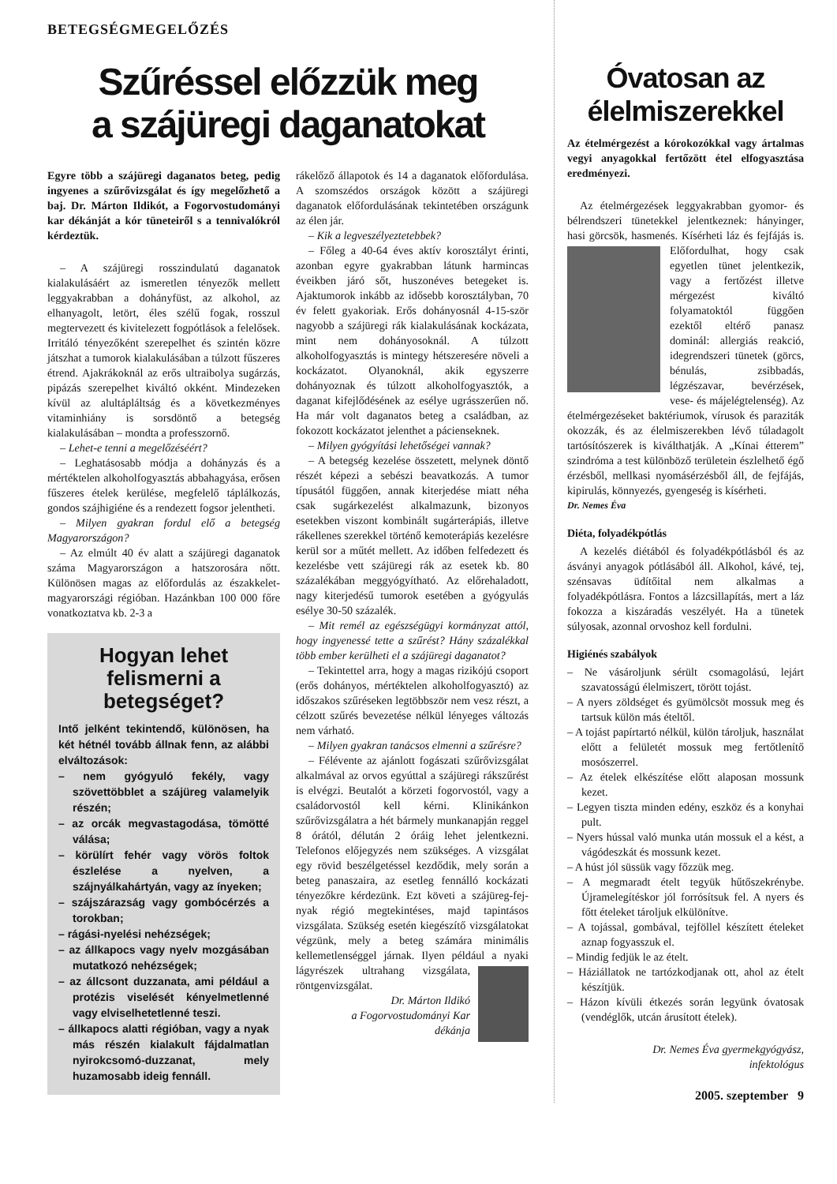BETEGSÉGMEGELŐZÉS
Szűréssel előzzük meg
a szájüregi daganatokat
Egyre több a szájüregi daganatos beteg, pedig ingyenes a szűrővizsgálat és így megelőzhető a baj. Dr. Márton Ildikót, a Fogorvostudományi kar dékánját a kór tüneteiről s a tennivalókról kérdeztük.
– A szájüregi rosszindulatú daganatok kialakulásáért az ismeretlen tényezők mellett leggyakrabban a dohányfüst, az alkohol, az elhanyagolt, letört, éles szélű fogak, rosszul megtervezett és kivitelezett fogpótlások a felelősek. Irritáló tényezőként szerepelhet és szintén közre játszhat a tumorok kialakulásában a túlzott fűszeres étrend. Ajakrákoknál az erős ultraibolya sugárzás, pipázás szerepelhet kiváltó okként. Mindezeken kívül az alultápláltság és a következményes vitaminhiány is sorsdöntő a betegség kialakulásában – mondta a professzornő.
– Lehet-e tenni a megelőzéséért?
– Leghatásosabb módja a dohányzás és a mértéktelen alkoholfogyasztás abbahagyása, erősen fűszeres ételek kerülése, megfelelő táplálkozás, gondos szájhigiéne és a rendezett fogsor jelentheti.
– Milyen gyakran fordul elő a betegség Magyarországon?
– Az elmúlt 40 év alatt a szájüregi daganatok száma Magyarországon a hatszorosára nőtt. Különösen magas az előfordulás az északkelet-magyarországi régióban. Hazánkban 100 000 főre vonatkoztatva kb. 2-3 a
Hogyan lehet felismerni a betegséget?
Intő jelként tekintendő, különösen, ha két hétnél tovább állnak fenn, az alábbi elváltozások:
– nem gyógyuló fekély, vagy szövettöbblet a szájüreg valamelyik részén;
– az orcák megvastagodása, tömötté válása;
– körülírt fehér vagy vörös foltok észlelése a nyelven, a szájnyálkahártyán, vagy az ínyeken;
– szájszárazság vagy gombócérzés a torokban;
– rágási-nyelési nehézségek;
– az állkapocs vagy nyelv mozgásában mutatkozó nehézségek;
– az állcsont duzzanata, ami például a protézis viselését kényelmetlenné vagy elviselhetetlenné teszi.
– állkapocs alatti régióban, vagy a nyak más részén kialakult fájdalmatlan nyirokcsomó-duzzanat, mely huzamosabb ideig fennáll.
rákelőző állapotok és 14 a daganatok előfordulása. A szomszédos országok között a szájüregi daganatok előfordulásának tekintetében országunk az élen jár.
– Kik a legveszélyeztetebbek?
– Főleg a 40-64 éves aktív korosztályt érinti, azonban egyre gyakrabban látunk harmincas éveikben járó sőt, huszonéves betegeket is. Ajaktumorok inkább az idősebb korosztályban, 70 év felett gyakoriak. Erős dohányosnál 4-15-ször nagyobb a szájüregi rák kialakulásának kockázata, mint nem dohányosoknál. A túlzott alkoholfogyasztás is mintegy hétszeresére növeli a kockázatot. Olyanoknál, akik egyszerre dohányoznak és túlzott alkoholfogyasztók, a daganat kifejlődésének az esélye ugrásszerűen nő. Ha már volt daganatos beteg a családban, az fokozott kockázatot jelenthet a pácienseknek.
– Milyen gyógyítási lehetőségei vannak?
– A betegség kezelése összetett, melynek döntő részét képezi a sebészi beavatkozás. A tumor típusától függően, annak kiterjedése miatt néha csak sugárkezelést alkalmazunk, bizonyos esetekben viszont kombinált sugárterápiás, illetve rákellenes szerekkel történő kemoterápiás kezelésre kerül sor a műtét mellett. Az időben felfedezett és kezelésbe vett szájüregi rák az esetek kb. 80 százalékában meggyógyítható. Az előrehaladott, nagy kiterjedésű tumorok esetében a gyógyulás esélye 30-50 százalék.
– Mit remél az egészségügyi kormányzat attól, hogy ingyenessé tette a szűrést? Hány százalékkal több ember kerülheti el a szájüregi daganatot?
– Tekintettel arra, hogy a magas rizikójú csoport (erős dohányos, mértéktelen alkoholfogyasztó) az időszakos szűréseken legtöbbször nem vesz részt, a célzott szűrés bevezetése nélkül lényeges változás nem várható.
– Milyen gyakran tanácsos elmenni a szűrésre?
– Félévente az ajánlott fogászati szűrővizsgálat alkalmával az orvos egyúttal a szájüregi rákszűrést is elvégzi. Beutalót a körzeti fogorvostól, vagy a családorvostól kell kérni. Klinikánkon szűrővizsgálatra a hét bármely munkanapján reggel 8 órától, délután 2 óráig lehet jelentkezni. Telefonos előjegyzés nem szükséges. A vizsgálat egy rövid beszélgetéssel kezdődik, mely során a beteg panaszaira, az esetleg fennálló kockázati tényezőkre kérdezünk. Ezt követi a szájüreg-fej-nyak régió megtekintéses, majd tapintásos vizsgálata. Szükség esetén kiegészítő vizsgálatokat végzünk, mely a beteg számára minimális kellemetlenséggel járnak. Ilyen például a nyaki lágyrészek ultrahang vizsgálata, röntgenvizsgálat.
Dr. Márton Ildikó
a Fogorvostudományi Kar
dékánja
Óvatosan az élelmiszerekkel
Az ételmérgezést a kórokozókkal vagy ártalmas vegyi anyagokkal fertőzött étel elfogyasztása eredményezi.
Az ételmérgezések leggyakrabban gyomor- és bélrendszeri tünetekkel jelentkeznek: hányinger, hasi görcsök, hasmenés. Kísér heti láz és fejfájás is. Előfordulhat, hogy csak egyetlen tünet jelentkezik, vagy a fertőzést illetve mérgezést kiváltó folyamatoktól függően ezektől eltérő panasz dominál: allergiás reakció, idegrendszeri tünetek (görcs, bénulás, zsibbadás, légzészavar, bevérzések, vese- és májelégtelenség). Az ételmérgezéseket baktériumok, vírusok és paraziták okozzák, és az élelmiszerekben lévő túladagolt tartósítószerek is kiválthatják. A „Kínai étterem” szindróma a test különböző területein észlelhető égő érzésből, mellkasi nyomásérzésből áll, de fejfájás, kipirulás, könnyezés, gyengeség is kísérheti.
Dr. Nemes Éva
Diéta, folyadékpótlás
A kezelés diétából és folyadékpótlásból és az ásványi anyagok pótlásából áll. Alkohol, kávé, tej, szénsavas üdítőital nem alkalmas a folyadékpótlásra. Fontos a lázcsillapítás, mert a láz fokozza a kiszáradás veszélyét. Ha a tünetek súlyosak, azonnal orvoshoz kell fordulni.
Higiénés szabályok
– Ne vásároljunk sérült csomagolású, lejárt szavatosságú élelmiszert, törött tojást.
– A nyers zöldséget és gyümölcsöt mossuk meg és tartsuk külön más ételtől.
– A tojást papírtartó nélkül, külön tároljuk, használat előtt a felületét mossuk meg fertőtlenítő mosószerrel.
– Az ételek elkészítése előtt alaposan mossunk kezet.
– Legyen tiszta minden edény, eszköz és a konyhai pult.
– Nyers hússal való munka után mossuk el a kést, a vágódeszkát és mossunk kezet.
– A húst jól süssük vagy főzzük meg.
– A megmaradt ételt tegyük hűtőszekrénybe. Újramelegítéskor jól forrósítsuk fel. A nyers és főtt ételeket tároljuk elkülönítve.
– A tojással, gombával, tejföllel készített ételeket aznap fogyasszuk el.
– Mindig fedjük le az ételt.
– Háziállatok ne tartózkodjanak ott, ahol az ételt készítjük.
– Házon kívüli étkezés során legyünk óvatosak (vendéglők, utcán árusított ételek).
Dr. Nemes Éva gyermekgyógyász,
infektológus
2005. szeptember 9